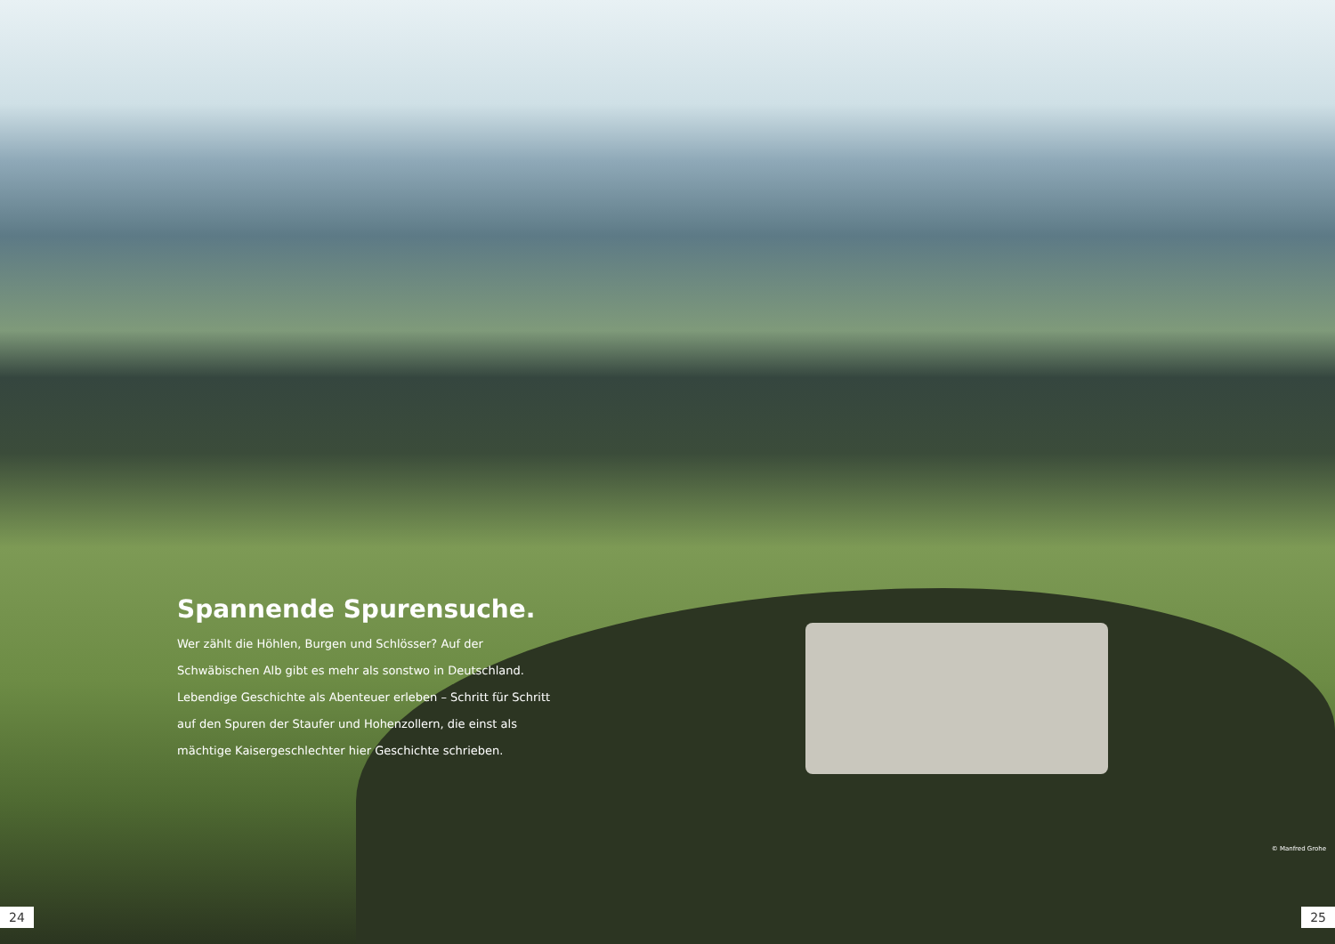Spannende Spurensuche.
Wer zählt die Höhlen, Burgen und Schlösser? Auf der Schwäbischen Alb gibt es mehr als sonstwo in Deutschland. Lebendige Geschichte als Abenteuer erleben – Schritt für Schritt auf den Spuren der Staufer und Hohenzollern, die einst als mächtige Kaisergeschlechter hier Geschichte schrieben.
© Manfred Grohe
24 25